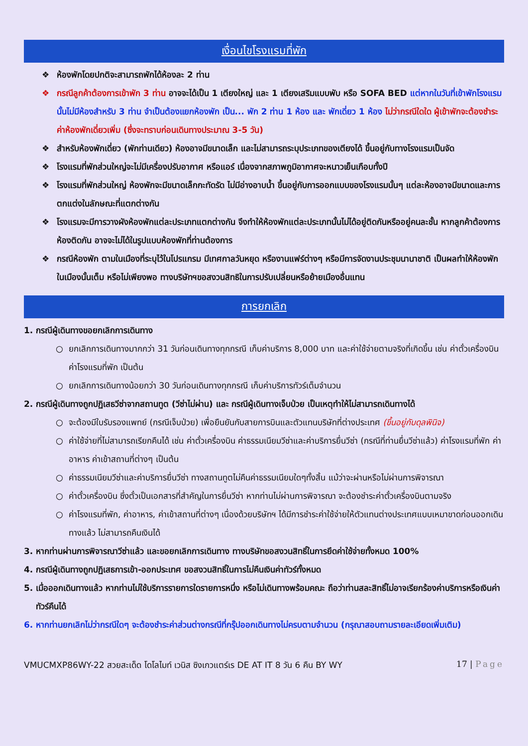เงื่อนไขโรงแรมที่พัก
❖ ห้องพักโดยปกติจะสามารถพักได้ห้องละ 2 ท่าน
❖ กรณีลูกค้าต้องการเข้าพัก 3 ท่าน อาจจะได้เป็น 1 เตียงใหญ่ และ 1 เตียงเสริมแบบพับ หรือ SOFA BED แต่หากในวันที่เข้าพักโรงแรมนั้นไม่มีห้องสำหรับ 3 ท่าน จำเป็นต้องแยกห้องพัก เป็น... พัก 2 ท่าน 1 ห้อง และ พักเดี่ยว 1 ห้อง ไม่ว่ากรณีใดใด ผู้เข้าพักจะต้องชำระค่าห้องพักเดี่ยวเพิ่ม (ซึ่งจะทราบก่อนเดินทางประมาณ 3-5 วัน)
❖ สำหรับห้องพักเดี่ยว (พักท่านเดียว) ห้องอาจมีขนาดเล็ก และไม่สามารถระบุประเภทของเตียงได้ ขึ้นอยู่กับทางโรงแรมเป็นจัด
❖ โรงแรมที่พักส่วนใหญ่จะไม่มีเครื่องปรับอากาศ หรือแอร์ เนื่องจากสภาพภูมิอากาศจะหนาวเย็นเกือบทั้งปี
❖ โรงแรมที่พักส่วนใหญ่ ห้องพักจะมีขนาดเล็กกะทัดรัด ไม่มีอ่างอาบน้ำ ขึ้นอยู่กับการออกแบบของโรงแรมนั้นๆ แต่ละห้องอาจมีขนาดและการตกแต่งในลักษณะที่แตกต่างกัน
❖ โรงแรมจะมีการวางผังห้องพักแต่ละประเภทแตกต่างกัน จึงทำให้ห้องพักแต่ละประเภทนั้นไม่ได้อยู่ติดกันหรืออยู่คนละชั้น หากลูกค้าต้องการห้องติดกัน อาจจะไม่ได้ในรูปแบบห้องพักที่ท่านต้องการ
❖ กรณีห้องพัก ตามในเมืองที่ระบุไว้ในโปรแกรม มีเทศกาลวันหยุด หรืองานแฟร์ต่างๆ หรือมีการจัดงานประชุมนานาชาติ เป็นผลทำให้ห้องพักในเมืองนั้นเต็ม หรือไม่เพียงพอ ทางบริษัทฯขอสงวนสิทธิในการปรับเปลี่ยนหรือย้ายเมืองอื่นแทน
การยกเลิก
1. กรณีผู้เดินทางขอยกเลิกการเดินทาง
○ ยกเลิกการเดินทางมากกว่า 31 วันก่อนเดินทางทุกกรณี เก็บค่าบริการ 8,000 บาท และค่าใช้จ่ายตามจริงที่เกิดขึ้น เช่น ค่าตั๋วเครื่องบิน ค่าโรงแรมที่พัก เป็นต้น
○ ยกเลิกการเดินทางน้อยกว่า 30 วันก่อนเดินทางทุกกรณี เก็บค่าบริการทัวร์เต็มจำนวน
2. กรณีผู้เดินทางถูกปฏิเสธวีซ่าจากสถานทูต (วีซ่าไม่ผ่าน) และ กรณีผู้เดินทางเจ็บป่วย เป็นเหตุทำให้ไม่สามารถเดินทางได้
○ จะต้องมีใบรับรองแพทย์ (กรณีเจ็บป่วย) เพื่อยืนยันกับสายการบินและตัวแทนบริษัทที่ต่างประเทศ (ขึ้นอยู่กับดุลพินิจ)
○ ค่าใช้จ่ายที่ไม่สามารถเรียกคืนได้ เช่น ค่าตั๋วเครื่องบิน ค่าธรรมเนียมวีซ่าและค่าบริการยื่นวีซ่า (กรณีที่ท่านยื่นวีซ่าแล้ว) ค่าโรงแรมที่พัก ค่าอาหาร ค่าเข้าสถานที่ต่างๆ เป็นต้น
○ ค่าธรรมเนียมวีซ่าและค่าบริการยื่นวีซ่า ทางสถานทูตไม่คืนค่าธรรมเนียมใดๆทั้งสิ้น แม้ว่าจะผ่านหรือไม่ผ่านการพิจารณา
○ ค่าตั๋วเครื่องบิน ซึ่งตั๋วเป็นเอกสารที่สำคัญในการยื่นวีซ่า หากท่านไม่ผ่านการพิจารณา จะต้องชำระค่าตั๋วเครื่องบินตามจริง
○ ค่าโรงแรมที่พัก, ค่าอาหาร, ค่าเข้าสถานที่ต่างๆ เนื่องด้วยบริษัทฯ ได้มีการชำระค่าใช้จ่ายให้ตัวแทนต่างประเทศแบบเหมาขาดก่อนออกเดินทางแล้ว ไม่สามารถคืนเงินได้
3. หากท่านผ่านการพิจารณาวีซ่าแล้ว และขอยกเลิกการเดินทาง ทางบริษัทขอสงวนสิทธิ์ในการยึดค่าใช้จ่ายทั้งหมด 100%
4. กรณีผู้เดินทางถูกปฏิเสธการเข้า-ออกประเทศ ขอสงวนสิทธิ์ในการไม่คืนเงินค่าทัวร์ทั้งหมด
5. เมื่อออกเดินทางแล้ว หากท่านไม่ใช้บริการรายการใดรายการหนึ่ง หรือไม่เดินทางพร้อมคณะ ถือว่าท่านสละสิทธิ์ไม่อาจเรียกร้องค่าบริการหรือเงินค่าทัวร์คืนได้
6. หากท่านยกเลิกไม่ว่ากรณีใดๆ จะต้องชำระค่าส่วนต่างกรณีที่กรุ๊ปออกเดินทางไม่ครบตามจำนวน (กรุณาสอบถามรายละเอียดเพิ่มเติม)
VMUCMXP86WY-22 สวยสะเด็ด โดโลไมท์ เวนิส ซิงเกวแตร์เร DE AT IT 8 วัน 6 คืน BY WY 17 | Page